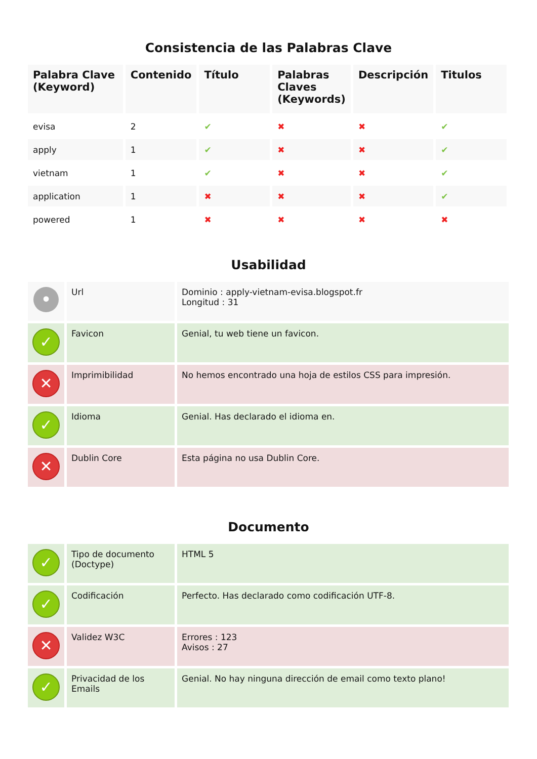Consistencia de las Palabras Clave
| Palabra Clave (Keyword) | Contenido | Título | Palabras Claves (Keywords) | Descripción | Titulos |
| --- | --- | --- | --- | --- | --- |
| evisa | 2 | ✔ | ✖ | ✖ | ✔ |
| apply | 1 | ✔ | ✖ | ✖ | ✔ |
| vietnam | 1 | ✔ | ✖ | ✖ | ✔ |
| application | 1 | ✖ | ✖ | ✖ | ✔ |
| powered | 1 | ✖ | ✖ | ✖ | ✖ |
Usabilidad
| • | Url | Dominio : apply-vietnam-evisa.blogspot.fr Longitud : 31 |
| ✓ | Favicon | Genial, tu web tiene un favicon. |
| ✕ | Imprimibilidad | No hemos encontrado una hoja de estilos CSS para impresión. |
| ✓ | Idioma | Genial. Has declarado el idioma en. |
| ✕ | Dublin Core | Esta página no usa Dublin Core. |
Documento
| ✓ | Tipo de documento (Doctype) | HTML 5 |
| ✓ | Codificación | Perfecto. Has declarado como codificación UTF-8. |
| ✕ | Validez W3C | Errores : 123 Avisos : 27 |
| ✓ | Privacidad de los Emails | Genial. No hay ninguna dirección de email como texto plano! |